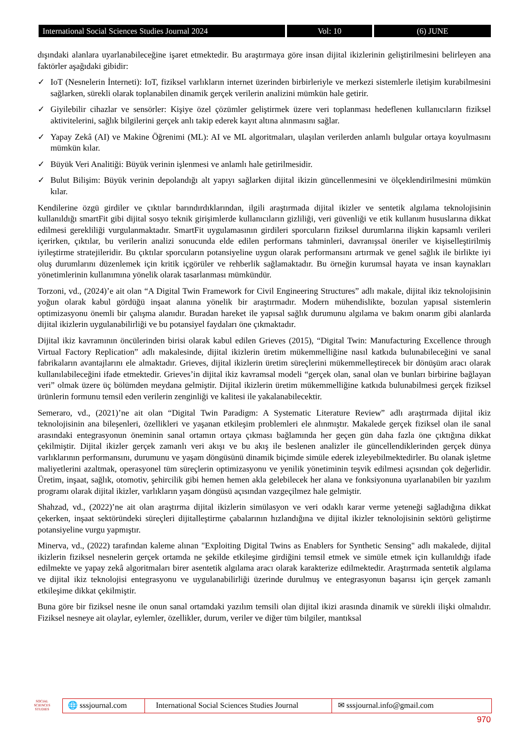International Social Sciences Studies Journal 2024
Vol: 10 (6) JUNE
dışındaki alanlara uyarlanabileceğine işaret etmektedir. Bu araştırmaya göre insan dijital ikizlerinin geliştirilmesini belirleyen ana faktörler aşağıdaki gibidir:
✓ IoT (Nesnelerin İnterneti): IoT, fiziksel varlıkların internet üzerinden birbirleriyle ve merkezi sistemlerle iletişim kurabilmesini sağlarken, sürekli olarak toplanabilen dinamik gerçek verilerin analizini mümkün hale getirir.
✓ Giyilebilir cihazlar ve sensörler: Kişiye özel çözümler geliştirmek üzere veri toplanması hedeflenen kullanıcıların fiziksel aktivitelerini, sağlık bilgilerini gerçek anlı takip ederek kayıt altına alınmasını sağlar.
✓ Yapay Zekâ (AI) ve Makine Öğrenimi (ML): AI ve ML algoritmaları, ulaşılan verilerden anlamlı bulgular ortaya koyulmasını mümkün kılar.
✓ Büyük Veri Analitiği: Büyük verinin işlenmesi ve anlamlı hale getirilmesidir.
✓ Bulut Bilişim: Büyük verinin depolandığı alt yapıyı sağlarken dijital ikizin güncellenmesini ve ölçeklendirilmesini mümkün kılar.
Kendilerine özgü girdiler ve çıktılar barındırdıklarından, ilgili araştırmada dijital ikizler ve sentetik algılama teknolojisinin kullanıldığı smartFit gibi dijital sosyo teknik girişimlerde kullanıcıların gizliliği, veri güvenliği ve etik kullanım hususlarına dikkat edilmesi gerekliliği vurgulanmaktadır. SmartFit uygulamasının girdileri sporcuların fiziksel durumlarına ilişkin kapsamlı verileri içerirken, çıktılar, bu verilerin analizi sonucunda elde edilen performans tahminleri, davranışsal öneriler ve kişiselleştirilmiş iyileştirme stratejileridir. Bu çıktılar sporcuların potansiyeline uygun olarak performansını artırmak ve genel sağlık ile birlikte iyi oluş durumlarını düzenlemek için kritik içgörüler ve rehberlik sağlamaktadır. Bu örneğin kurumsal hayata ve insan kaynakları yönetimlerinin kullanımına yönelik olarak tasarlanması mümkündür.
Torzoni, vd., (2024)’e ait olan “A Digital Twin Framework for Civil Engineering Structures” adlı makale, dijital ikiz teknolojisinin yoğun olarak kabul gördüğü inşaat alanına yönelik bir araştırmadır. Modern mühendislikte, bozulan yapısal sistemlerin optimizasyonu önemli bir çalışma alanıdır. Buradan hareket ile yapısal sağlık durumunu algılama ve bakım onarım gibi alanlarda dijital ikizlerin uygulanabilirliği ve bu potansiyel faydaları öne çıkmaktadır.
Dijital ikiz kavramının öncülerinden birisi olarak kabul edilen Grieves (2015), “Digital Twin: Manufacturing Excellence through Virtual Factory Replication” adlı makalesinde, dijital ikizlerin üretim mükemmelliğine nasıl katkıda bulunabileceğini ve sanal fabrikaların avantajlarını ele almaktadır. Grieves, dijital ikizlerin üretim süreçlerini mükemmelleştirecek bir dönüşüm aracı olarak kullanılabileceğini ifade etmektedir. Grieves’in dijital ikiz kavramsal modeli “gerçek olan, sanal olan ve bunları birbirine bağlayan veri” olmak üzere üç bölümden meydana gelmiştir. Dijital ikizlerin üretim mükemmelliğine katkıda bulunabilmesi gerçek fiziksel ürünlerin formunu temsil eden verilerin zenginliği ve kalitesi ile yakalanabilecektir.
Semeraro, vd., (2021)’ne ait olan “Digital Twin Paradigm: A Systematic Literature Review” adlı araştırmada dijital ikiz teknolojisinin ana bileşenleri, özellikleri ve yaşanan etkileşim problemleri ele alınmıştır. Makalede gerçek fiziksel olan ile sanal arasındaki entegrasyonun öneminin sanal ortamın ortaya çıkması bağlamında her geçen gün daha fazla öne çıktığına dikkat çekilmiştir. Dijital ikizler gerçek zamanlı veri akışı ve bu akış ile beslenen analizler ile güncellendiklerinden gerçek dünya varlıklarının performansını, durumunu ve yaşam döngüsünü dinamik biçimde simüle ederek izleyebilmektedirler. Bu olanak işletme maliyetlerini azaltmak, operasyonel tüm süreçlerin optimizasyonu ve yenilik yönetiminin teşvik edilmesi açısından çok değerlidir. Üretim, inşaat, sağlık, otomotiv, şehircilik gibi hemen hemen akla gelebilecek her alana ve fonksiyonuna uyarlanabilen bir yazılım programı olarak dijital ikizler, varlıkların yaşam döngüsü açısından vazgeçilmez hale gelmiştir.
Shahzad, vd., (2022)’ne ait olan araştırma dijital ikizlerin simülasyon ve veri odaklı karar verme yeteneği sağladığına dikkat çekerken, inşaat sektöründeki süreçleri dijitalleştirme çabalarının hızlandığına ve dijital ikizler teknolojisinin sektörü geliştirme potansiyeline vurgu yapmıştır.
Minerva, vd., (2022) tarafından kaleme alınan "Exploiting Digital Twins as Enablers for Synthetic Sensing" adlı makalede, dijital ikizlerin fiziksel nesnelerin gerçek ortamda ne şekilde etkileşime girdiğini temsil etmek ve simüle etmek için kullanıldığı ifade edilmekte ve yapay zekâ algoritmaları birer asentetik algılama aracı olarak karakterize edilmektedir. Araştırmada sentetik algılama ve dijital ikiz teknolojisi entegrasyonu ve uygulanabilirliği üzerinde durulmuş ve entegrasyonun başarısı için gerçek zamanlı etkileşime dikkat çekilmiştir.
Buna göre bir fiziksel nesne ile onun sanal ortamdaki yazılım temsili olan dijital ikizi arasında dinamik ve sürekli ilişki olmalıdır. Fiziksel nesneye ait olaylar, eylemler, özellikler, durum, veriler ve diğer tüm bilgiler, mantıksal
SOCIAL SCIENCES STUDIES
🌐 sssjournal.com
International Social Sciences Studies Journal
✉ sssjournal.info@gmail.com
970